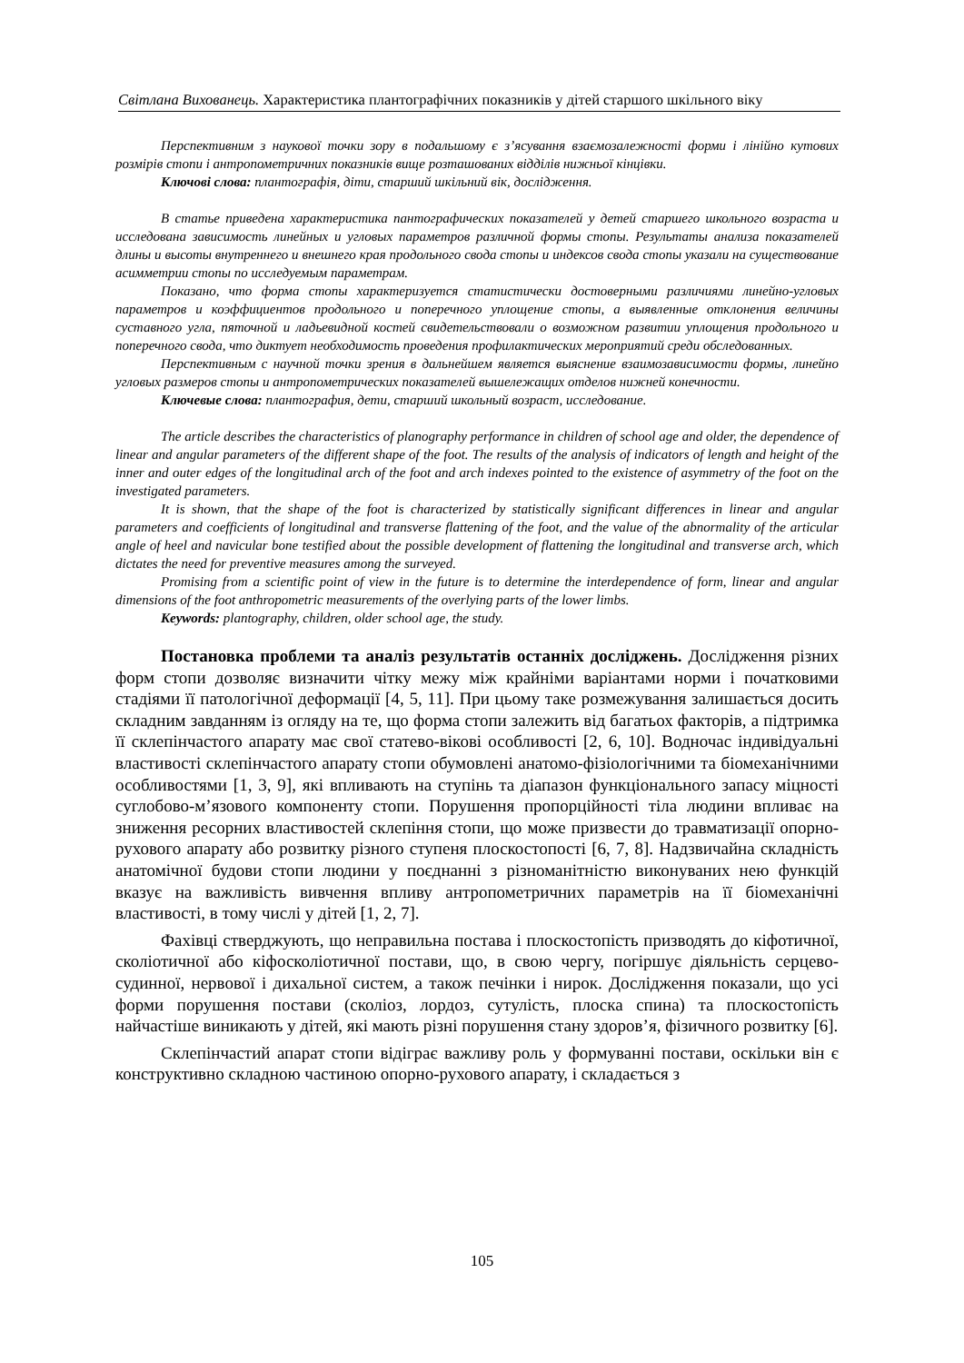Світлана Вихованець. Характеристика плантографічних показників у дітей старшого шкільного віку
Перспективним з наукової точки зору в подальшому є з’ясування взаємозалежності форми і лінійно кутових розмірів стопи і антропометричних показників вище розташованих відділів нижньої кінцівки.
Ключові слова: плантографія, діти, старший шкільний вік, дослідження.
В статье приведена характеристика пантографических показателей у детей старшего школьного возраста и исследована зависимость линейных и угловых параметров различной формы стопы. Результаты анализа показателей длины и высоты внутреннего и внешнего края продольного свода стопы и индексов свода стопы указали на существование асимметрии стопы по исследуемым параметрам.
Показано, что форма стопы характеризуется статистически достоверными различиями линейно-угловых параметров и коэффициентов продольного и поперечного уплощение стопы, а выявленные отклонения величины суставного угла, пяточной и ладьевидной костей свидетельствовали о возможном развитии уплощения продольного и поперечного свода, что диктует необходимость проведения профилактических мероприятий среди обследованных.
Перспективным с научной точки зрения в дальнейшем является выяснение взаимозависимости формы, линейно угловых размеров стопы и антропометрических показателей вышележащих отделов нижней конечности.
Ключевые слова: плантография, дети, старший школьный возраст, исследование.
The article describes the characteristics of planography performance in children of school age and older, the dependence of linear and angular parameters of the different shape of the foot. The results of the analysis of indicators of length and height of the inner and outer edges of the longitudinal arch of the foot and arch indexes pointed to the existence of asymmetry of the foot on the investigated parameters.
It is shown, that the shape of the foot is characterized by statistically significant differences in linear and angular parameters and coefficients of longitudinal and transverse flattening of the foot, and the value of the abnormality of the articular angle of heel and navicular bone testified about the possible development of flattening the longitudinal and transverse arch, which dictates the need for preventive measures among the surveyed.
Promising from a scientific point of view in the future is to determine the interdependence of form, linear and angular dimensions of the foot anthropometric measurements of the overlying parts of the lower limbs.
Keywords: plantography, children, older school age, the study.
Постановка проблеми та аналіз результатів останніх досліджень. Дослідження різних форм стопи дозволяє визначити чітку межу між крайніми варіантами норми і початковими стадіями її патологічної деформації [4, 5, 11]. При цьому таке розмежування залишається досить складним завданням із огляду на те, що форма стопи залежить від багатьох факторів, а підтримка її склепінчастого апарату має свої статево-вікові особливості [2, 6, 10]. Водночас індивідуальні властивості склепінчастого апарату стопи обумовлені анатомо-фізіологічними та біомеханічними особливостями [1, 3, 9], які впливають на ступінь та діапазон функціонального запасу міцності суглобово-м’язового компоненту стопи. Порушення пропорційності тіла людини впливає на зниження ресорних властивостей склепіння стопи, що може призвести до травматизації опорно-рухового апарату або розвитку різного ступеня плоскостопості [6, 7, 8]. Надзвичайна складність анатомічної будови стопи людини у поєднанні з різноманітністю виконуваних нею функцій вказує на важливість вивчення впливу антропометричних параметрів на її біомеханічні властивості, в тому числі у дітей [1, 2, 7].
Фахівці стверджують, що неправильна постава і плоскостопість призводять до кіфотичної, сколіотичної або кіфосколіотичної постави, що, в свою чергу, погіршує діяльність серцево-судинної, нервової і дихальної систем, а також печінки і нирок. Дослідження показали, що усі форми порушення постави (сколіоз, лордоз, сутулість, плоска спина) та плоскостопість найчастіше виникають у дітей, які мають різні порушення стану здоров’я, фізичного розвитку [6].
Склепінчастий апарат стопи відіграє важливу роль у формуванні постави, оскільки він є конструктивно складною частиною опорно-рухового апарату, і складається з
105